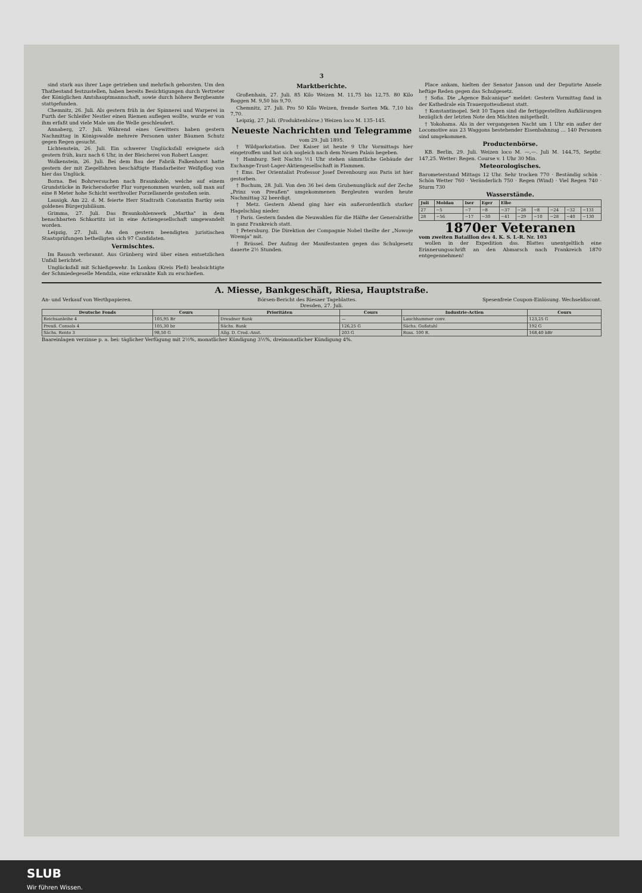3
sind stark aus ihrer Lage getrieben und mehrfach geborsten. Um den Thatbestand festzustellen, haben bereits Besichtigungen durch Vertreter der Königlichen Amtshauptmannschaft, sowie durch höhere Bergbeamte stattgefunden.
Chemnitz, 26. Juli. Als gestern früh in der Spinnerei und Warperei in Furth der Schleifer Nestler einen Riemen auflegen wollte, wurde er von ihm erfaßt und viele Male um die Welle geschleudert.
Annaberg, 27. Juli. Während eines Gewitters haben gestern Nachmittag in Königswalde mehrere Personen unter Bäumen Schutz gegen Regen gesucht.
Lichtenstein, 26. Juli. Ein schwerer Unglücksfall ereignete sich gestern früh, kurz nach 6 Uhr, in der Bleicherei von Robert Langer.
Wolkenstein, 26. Juli. Bei dem Bau der Fabrik Falkenhorst hatte gestern der mit Ziegelfahren beschäftigte Handarbeiter Weißpflog von hier das Unglück.
Borna. Bei Bohrversuchen nach Braunkohle, welche auf einem Grundstücke in Reichersdorfer Flur vorgenommen wurden, soll man auf eine 8 Meter hohe Schicht werthvoller Porzellanerde gestoßen sein.
Lausigk. Am 22. d. M. feierte Herr Stadtrath Constantin Bartky sein goldenes Bürgerjubiläum.
Grimma, 27. Juli. Das Braunkohlenwerk „Martha" in dem benachbarten Schkortitz ist in eine Actiengesellschaft umgewandelt worden.
Leipzig, 27. Juli. An den gestern beendigten juristischen Staatsprüfungen betheiligten sich 97 Candidaten.
Vermischtes.
Im Rausch verbrannt. Aus Grünberg wird über einen entsetzlichen Unfall berichtet.
Unglücksfall mit Schießgewehr. In Lonkau (Kreis Pleß) beabsichtigte der Schmiedegeselle Mendzla, eine erkrankte Kuh zu erschießen.
Marktberichte.
Großenhain, 27. Juli. 85 Kilo Weizen M. 11,75 bis 12,75. 80 Kilo Roggen M. 9,50 bis 9,70.
Chemnitz, 27. Juli. Pro 50 Kilo Weizen, fremde Sorten Mk. 7,10 bis 7,70.
Leipzig, 27. Juli. (Produktenbörse.) Weizen loco M. 135–145.
Neueste Nachrichten und Telegramme
vom 29. Juli 1895.
† Wildparkstation. Der Kaiser ist heute 9 Uhr Vormittags hier eingetroffen und hat sich sogleich nach dem Neuen Palais begeben.
† Hamburg. Seit Nachts ½1 Uhr stehen sämmtliche Gebäude der Exchange-Trust-Lager-Aktiengesellschaft in Flammen.
† Ems. Der Orientalist Professor Josef Derenbourg aus Paris ist hier gestorben.
† Bochum, 28. Juli. Von den 36 bei dem Grubenunglück auf der Zeche „Prinz von Preußen" umgekommenen Bergleuten wurden heute Nachmittag 32 beerdigt.
† Metz. Gestern Abend ging hier ein außerordentlich starker Hagelschlag nieder.
† Paris. Gestern fanden die Neuwahlen für die Hälfte der Generalräthe in ganz Frankreich statt.
† Petersburg. Die Direktion der Compagnie Nobel theilte der „Nowoje Wremja" mit.
† Brüssel. Der Aufzug der Manifestanten gegen das Schulgesetz dauerte 2½ Stunden.
Place ankam, hielten der Senator Janson und der Deputirte Ansele heftige Reden gegen das Schulgesetz.
† Sofia. Die „Agence Balcanique" meldet: Gestern Vormittag fand in der Kathedrale ein Trauergottesdienst statt.
† Konstantinopel. Seit 10 Tagen sind die fertiggestellten Aufklärungen bezüglich der letzten Note den Mächten mitgetheilt.
† Yokohama. Als in der vergangenen Nacht um 1 Uhr ein außer der Locomotive aus 23 Waggons bestehender Eisenbahnzug ... 140 Personen sind umgekommen.
Productenbörse.
KB. Berlin, 29. Juli. Weizen loco M. —,—. Juli M. 144,75, Septbr. 147,25. Wetter: Regen. Course v. 1 Uhr 30 Min.
Meteorologisches.
Barometerstand Mittags 12 Uhr. Sehr trocken 770 · Beständig schön · Schön Wetter 760 · Veränderlich 750 · Regen (Wind) · Viel Regen 740 · Sturm 730
Wasserstände.
| Juli | Moldau | Iser | Eger | Elbe | | | | | |
| --- | --- | --- | --- | --- | --- | --- | --- | --- | --- |
| 27 | −5 | −7 | −8 | −37 | −28 | −8 | −24 | −32 | −131 |
| 28 | −56 | −17 | −30 | −41 | −29 | −10 | −28 | −40 | −130 |
1870er Veteranen
vom zweiten Bataillon des 4. K. S. I.-R. Nr. 103
wollen in der Expedition dss. Blattes unentgeltlich eine Erinnerungsschrift an den Abmarsch nach Frankreich 1870 entgegennehmen!
A. Miesse, Bankgeschäft, Riesa, Hauptstraße.
An- und Verkauf von Werthpapieren. Börsen-Bericht des Riesaer Tageblattes. Spesenfreie Coupon-Einlösung. Wechseldiscont.
Dresden, 27. Juli.
| Deutsche Fonds | Cours | Prioritäten | Cours | Industrie-Actien | Cours |
| --- | --- | --- | --- | --- | --- |
| Reichsanleihe 4 | 105,95 Br | Dresdner Bank | — | Lauchhammer conv. | 123,25 G |
| Preuß. Consols 4 | 105,30 bz | Sächs. Bank | 126,25 G | Sächs. Gußstahl | 192 G |
| Sächs. Rente 3 | 98,50 G | Allg. D. Cred.-Anst. | 203 G | Russ. 100 R. | 168,40 bBr |
Baareinlagen verzinse p. a. bei: täglicher Verfügung mit 2½%, monatlicher Kündigung 3½%, dreimonatlicher Kündigung 4%.
SLUB
Wir führen Wissen.